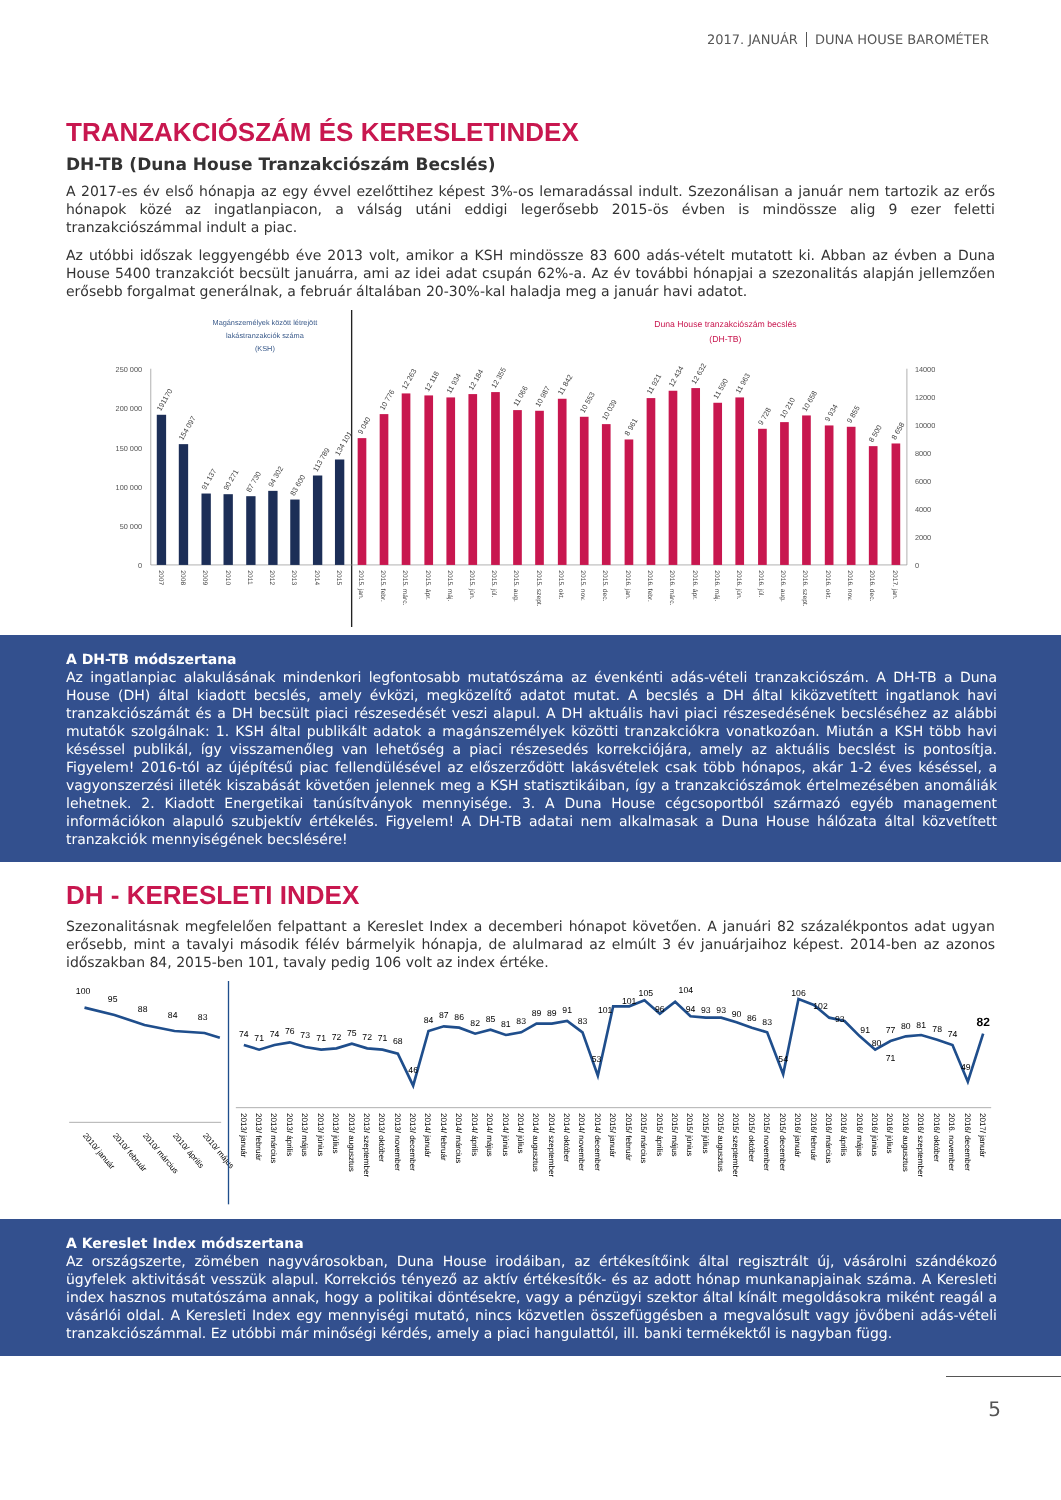2017. JANUÁR DUNA HOUSE BAROMÉTER
TRANZAKCIÓSZÁM ÉS KERESLETINDEX
DH-TB (Duna House Tranzakciószám Becslés)
A 2017-es év első hónapja az egy évvel ezelőttihez képest 3%-os lemaradással indult. Szezonálisan a január nem tartozik az erős hónapok közé az ingatlanpiacon, a válság utáni eddigi legerősebb 2015-ös évben is mindössze alig 9 ezer feletti tranzakciószámmal indult a piac.
Az utóbbi időszak leggyengébb éve 2013 volt, amikor a KSH mindössze 83 600 adás-vételt mutatott ki. Abban az évben a Duna House 5400 tranzakciót becsült januárra, ami az idei adat csupán 62%-a. Az év további hónapjai a szezonalitás alapján jellemzően erősebb forgalmat generálnak, a február általában 20-30%-kal haladja meg a január havi adatot.
Magánszemélyek között létrejött
lakástranzakciók száma
(KSH)
Duna House tranzakciószám becslés
(DH-TB)
250 000
200 000
150 000
100 000
50 000
0
14000
12000
10000
8000
6000
4000
2000
0
191170
154 097
91 137
90 271
87 730
94 302
83 600
113 789
134 101
9 040
10 776
12 263
12 118
11 934
12 184
12 355
11 066
10 987
11 842
10 553
10 039
8 961
11 921
12 434
12 632
11 590
11 963
9 728
10 210
10 658
9 934
9 855
8 500
8 658
2007
2008
2009
2010
2011
2012
2013
2014
2015
2015. jan.
2015. febr.
2015. márc.
2015. ápr.
2015. máj.
2015. jún.
2015. júl.
2015. aug.
2015. szept.
2015. okt.
2015. nov.
2015. dec.
2016. jan.
2016. febr.
2016. márc.
2016. ápr.
2016. máj.
2016. jún.
2016. júl.
2016. aug.
2016. szept.
2016. okt.
2016. nov.
2016. dec.
2017. jan.
A DH-TB módszertana
Az ingatlanpiac alakulásának mindenkori legfontosabb mutatószáma az évenkénti adás-vételi tranzakciószám. A DH-TB a Duna House (DH) által kiadott becslés, amely évközi, megközelítő adatot mutat. A becslés a DH által kiközvetített ingatlanok havi tranzakciószámát és a DH becsült piaci részesedését veszi alapul. A DH aktuális havi piaci részesedésének becsléséhez az alábbi mutatók szolgálnak: 1. KSH által publikált adatok a magánszemélyek közötti tranzakciókra vonatkozóan. Miután a KSH több havi késéssel publikál, így visszamenőleg van lehetőség a piaci részesedés korrekciójára, amely az aktuális becslést is pontosítja. Figyelem! 2016-tól az újépítésű piac fellendülésével az előszerződött lakásvételek csak több hónapos, akár 1-2 éves késéssel, a vagyonszerzési illeték kiszabását követően jelennek meg a KSH statisztikáiban, így a tranzakciószámok értelmezésében anomáliák lehetnek. 2. Kiadott Energetikai tanúsítványok mennyisége. 3. A Duna House cégcsoportból származó egyéb management információkon alapuló szubjektív értékelés. Figyelem! A DH-TB adatai nem alkalmasak a Duna House hálózata által közvetített tranzakciók mennyiségének becslésére!
DH - KERESLETI INDEX
Szezonalitásnak megfelelően felpattant a Kereslet Index a decemberi hónapot követően. A januári 82 százalékpontos adat ugyan erősebb, mint a tavalyi második félév bármelyik hónapja, de alulmarad az elmúlt 3 év januárjaihoz képest. 2014-ben az azonos időszakban 84, 2015-ben 101, tavaly pedig 106 volt az index értéke.
100
95
88
84
83
2010/ január
2010/ február
2010/ március
2010/ április
2010/ május
74
71
74
76
73
71
72
75
72
71
68
46
84
87
86
82
85
81
83
89
89
91
83
53
101
101
105
96
104
94
93
93
90
86
83
54
106
102
93
91
80
71
77
80
81
78
74
49
82
2013/ január
2013/ február
2013/ március
2013/ április
2013/ május
2013/ június
2013/ július
2013/ augusztus
2013/ szeptember
2013/ október
2013/ november
2013/ december
2014/ január
2014/ február
2014/ március
2014/ április
2014/ május
2014/ június
2014/ július
2014/ augusztus
2014/ szeptember
2014/ október
2014/ november
2014/ december
2015/ január
2015/ február
2015/ március
2015/ április
2015/ május
2015/ június
2015/ július
2015/ augusztus
2015/ szeptember
2015/ október
2015/ november
2015/ december
2016/ január
2016/ február
2016/ március
2016/ április
2016/ május
2016/ június
2016/ július
2016/ augusztus
2016/ szeptember
2016/ október
2016. november
2016/ december
2017/ január
A Kereslet Index módszertana
Az országszerte, zömében nagyvárosokban, Duna House irodáiban, az értékesítőink által regisztrált új, vásárolni szándékozó ügyfelek aktivitását vesszük alapul. Korrekciós tényező az aktív értékesítők- és az adott hónap munkanapjainak száma. A Keresleti index hasznos mutatószáma annak, hogy a politikai döntésekre, vagy a pénzügyi szektor által kínált megoldásokra miként reagál a vásárlói oldal. A Keresleti Index egy mennyiségi mutató, nincs közvetlen összefüggésben a megvalósult vagy jövőbeni adás-vételi tranzakciószámmal. Ez utóbbi már minőségi kérdés, amely a piaci hangulattól, ill. banki termékektől is nagyban függ.
5